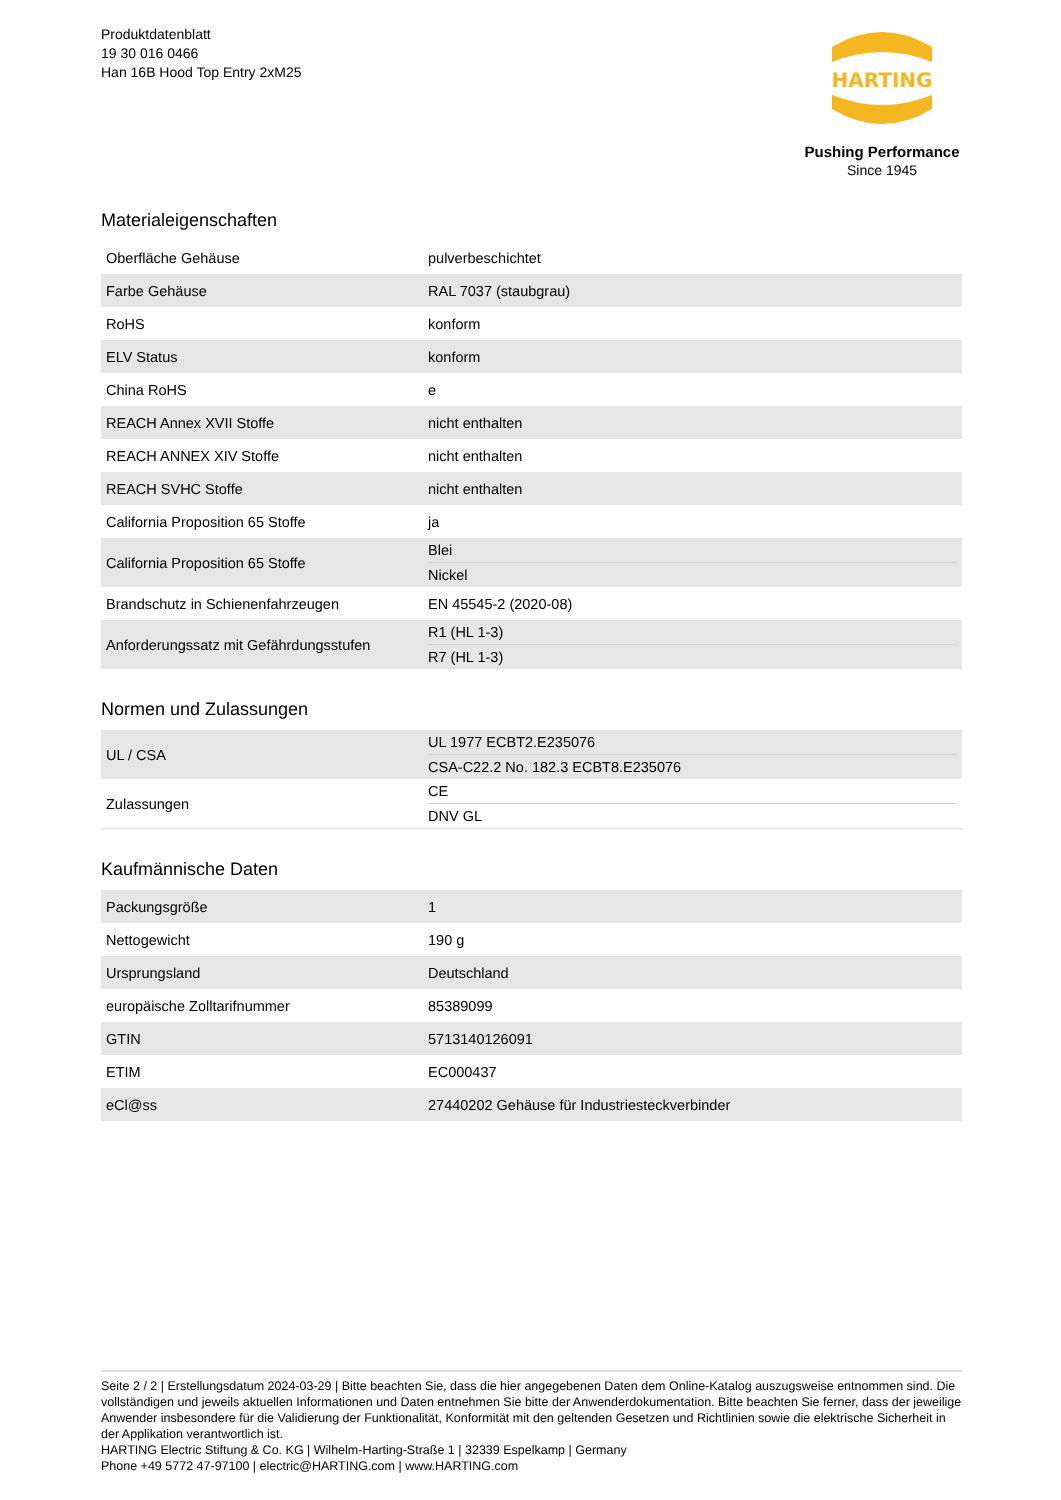Produktdatenblatt
19 30 016 0466
Han 16B Hood Top Entry 2xM25
HARTING
Pushing Performance
Since 1945
Materialeigenschaften
| Oberfläche Gehäuse | pulverbeschichtet |
| Farbe Gehäuse | RAL 7037 (staubgrau) |
| RoHS | konform |
| ELV Status | konform |
| China RoHS | e |
| REACH Annex XVII Stoffe | nicht enthalten |
| REACH ANNEX XIV Stoffe | nicht enthalten |
| REACH SVHC Stoffe | nicht enthalten |
| California Proposition 65 Stoffe | ja |
| California Proposition 65 Stoffe | Blei Nickel |
| Brandschutz in Schienenfahrzeugen | EN 45545-2 (2020-08) |
| Anforderungssatz mit Gefährdungsstufen | R1 (HL 1-3) R7 (HL 1-3) |
Normen und Zulassungen
| UL / CSA | UL 1977 ECBT2.E235076 CSA-C22.2 No. 182.3 ECBT8.E235076 |
| Zulassungen | CE DNV GL |
Kaufmännische Daten
| Packungsgröße | 1 |
| Nettogewicht | 190 g |
| Ursprungsland | Deutschland |
| europäische Zolltarifnummer | 85389099 |
| GTIN | 5713140126091 |
| ETIM | EC000437 |
| eCl@ss | 27440202 Gehäuse für Industriesteckverbinder |
Seite 2 / 2 | Erstellungsdatum 2024-03-29 | Bitte beachten Sie, dass die hier angegebenen Daten dem Online-Katalog auszugsweise entnommen sind. Die vollständigen und jeweils aktuellen Informationen und Daten entnehmen Sie bitte der Anwenderdokumentation. Bitte beachten Sie ferner, dass der jeweilige Anwender insbesondere für die Validierung der Funktionalität, Konformität mit den geltenden Gesetzen und Richtlinien sowie die elektrische Sicherheit in der Applikation verantwortlich ist.
HARTING Electric Stiftung & Co. KG | Wilhelm-Harting-Straße 1 | 32339 Espelkamp | Germany
Phone +49 5772 47-97100 | electric@HARTING.com | www.HARTING.com